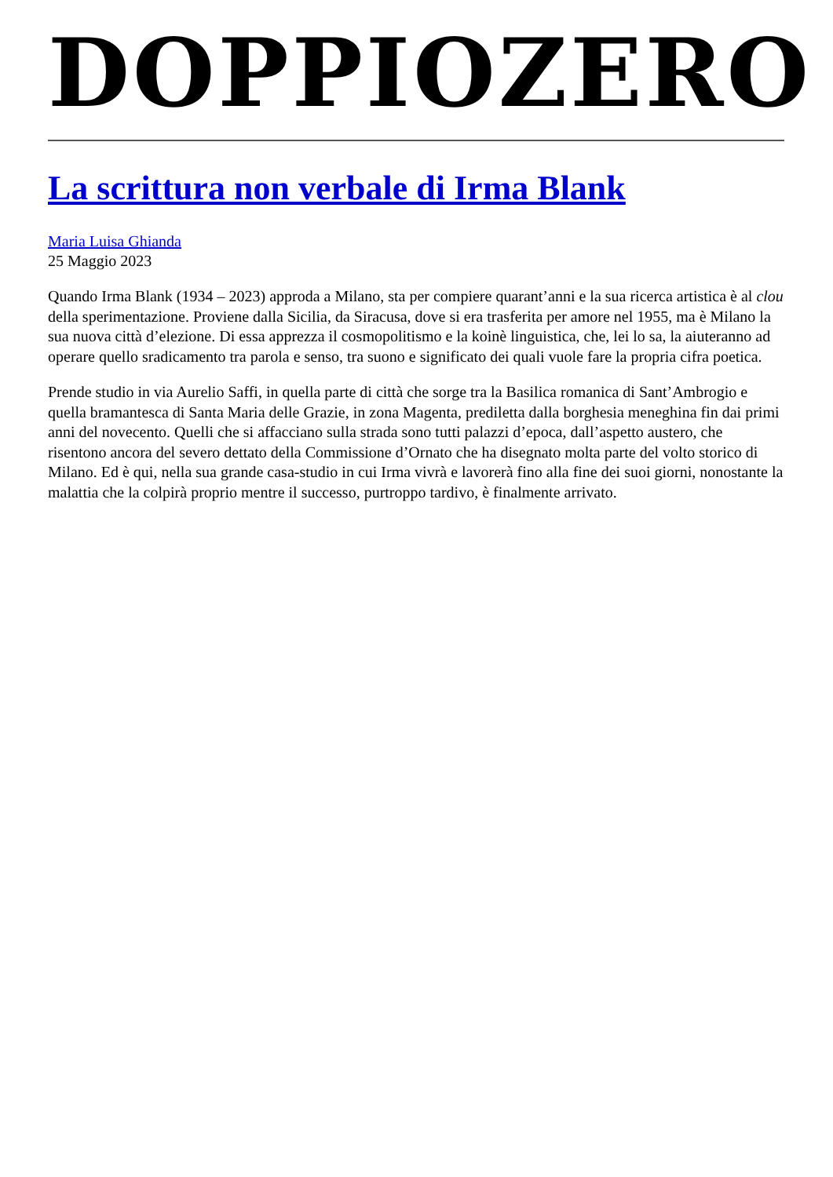DOPPIOZERO
La scrittura non verbale di Irma Blank
Maria Luisa Ghianda
25 Maggio 2023
Quando Irma Blank (1934 – 2023) approda a Milano, sta per compiere quarant’anni e la sua ricerca artistica è al clou della sperimentazione. Proviene dalla Sicilia, da Siracusa, dove si era trasferita per amore nel 1955, ma è Milano la sua nuova città d’elezione. Di essa apprezza il cosmopolitismo e la koinè linguistica, che, lei lo sa, la aiuteranno ad operare quello sradicamento tra parola e senso, tra suono e significato dei quali vuole fare la propria cifra poetica.
Prende studio in via Aurelio Saffi, in quella parte di città che sorge tra la Basilica romanica di Sant’Ambrogio e quella bramantesca di Santa Maria delle Grazie, in zona Magenta, prediletta dalla borghesia meneghina fin dai primi anni del novecento. Quelli che si affacciano sulla strada sono tutti palazzi d’epoca, dall’aspetto austero, che risentono ancora del severo dettato della Commissione d’Ornato che ha disegnato molta parte del volto storico di Milano. Ed è qui, nella sua grande casa-studio in cui Irma vivrà e lavorerà fino alla fine dei suoi giorni, nonostante la malattia che la colpirà proprio mentre il successo, purtroppo tardivo, è finalmente arrivato.